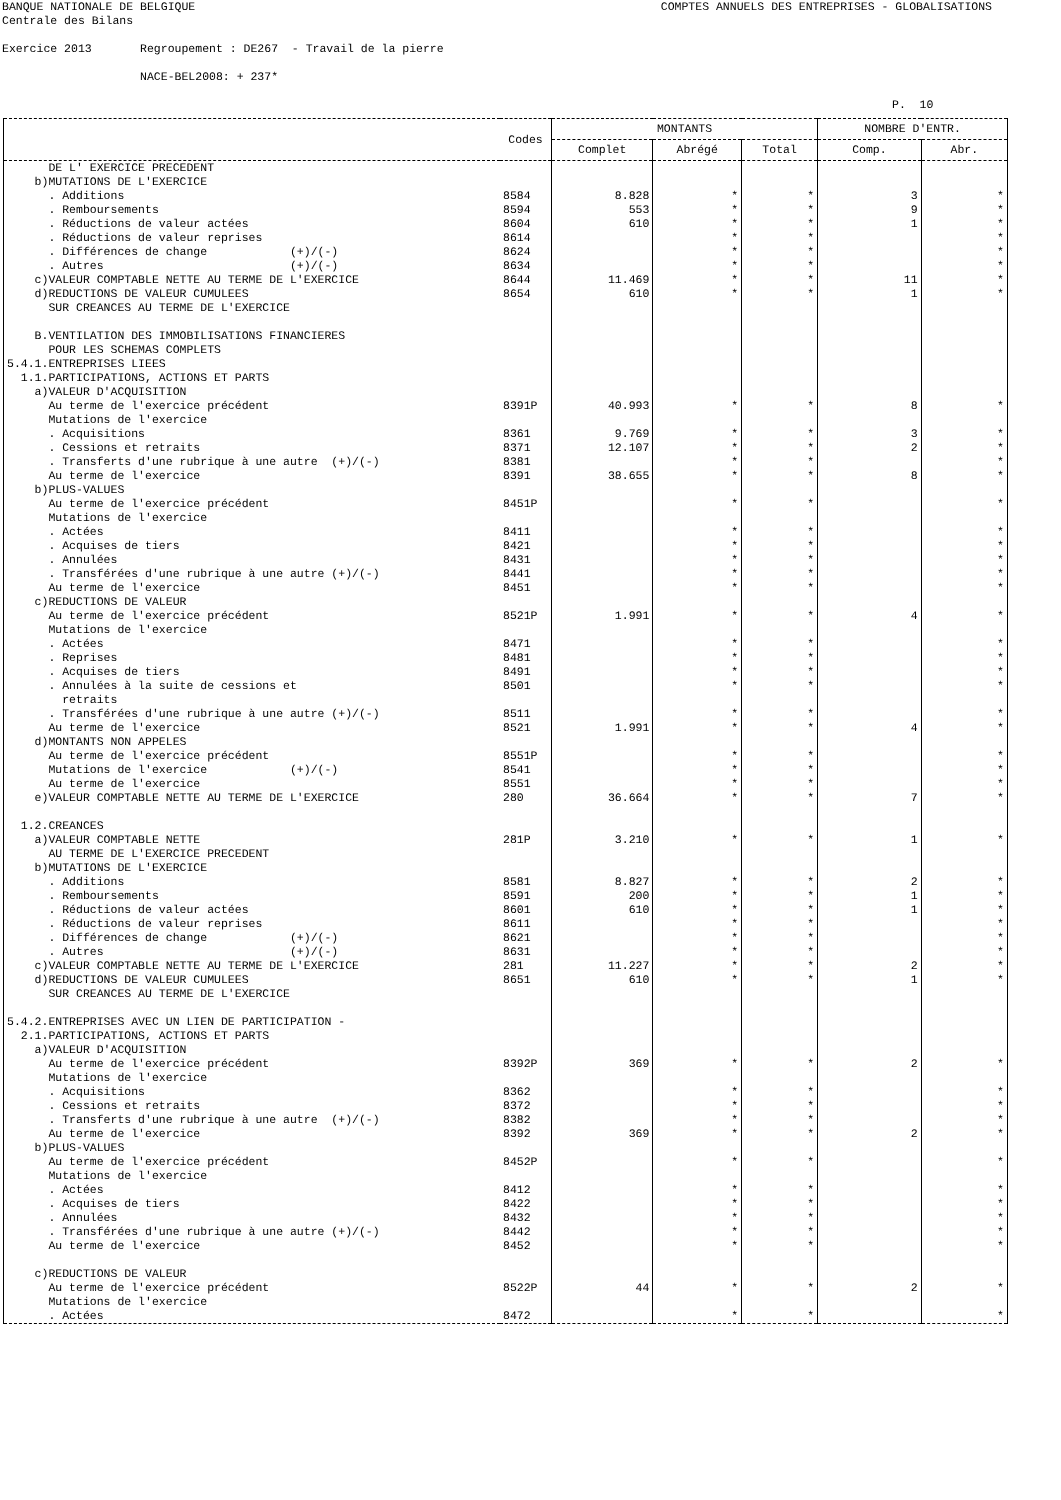BANQUE NATIONALE DE BELGIQUE COMPTES ANNUELS DES ENTREPRISES - GLOBALISATIONS
Centrale des Bilans Exercice 2013 Regroupement : DE267 - Travail de la pierre NACE-BEL2008: + 237* P. 10
| | Codes | MONTANTS | | | NOMBRE D'ENTR. | |
| --- | --- | --- | --- | --- | --- | --- |
| | | Complet | Abrégé | Total | Comp. | Abr. |
| DE L' EXERCICE PRECEDENT | | | | | | |
| b)MUTATIONS DE L'EXERCICE | | | | | | |
| . Additions | 8584 | 8.828 | * | * | 3 | * |
| . Remboursements | 8594 | 553 | * | * | 9 | * |
| . Réductions de valeur actées | 8604 | 610 | * | * | 1 | * |
| . Réductions de valeur reprises | 8614 | | * | * | | * |
| . Différences de change (+)/(-) | 8624 | | * | * | | * |
| . Autres (+)/(-) | 8634 | | * | * | | * |
| c)VALEUR COMPTABLE NETTE AU TERME DE L'EXERCICE | 8644 | 11.469 | * | * | 11 | * |
| d)REDUCTIONS DE VALEUR CUMULEES | 8654 | 610 | * | * | 1 | * |
| SUR CREANCES AU TERME DE L'EXERCICE | | | | | | |
| B.VENTILATION DES IMMOBILISATIONS FINANCIERES | | | | | | |
| POUR LES SCHEMAS COMPLETS | | | | | | |
| 5.4.1.ENTREPRISES LIEES | | | | | | |
| 1.1.PARTICIPATIONS, ACTIONS ET PARTS | | | | | | |
| a)VALEUR D'ACQUISITION | | | | | | |
| Au terme de l'exercice précédent | 8391P | 40.993 | * | * | 8 | * |
| Mutations de l'exercice | | | | | | |
| . Acquisitions | 8361 | 9.769 | * | * | 3 | * |
| . Cessions et retraits | 8371 | 12.107 | * | * | 2 | * |
| . Transferts d'une rubrique à une autre (+)/(-) | 8381 | | * | * | | * |
| Au terme de l'exercice | 8391 | 38.655 | * | * | 8 | * |
| b)PLUS-VALUES | | | | | | |
| Au terme de l'exercice précédent | 8451P | | * | * | | * |
| Mutations de l'exercice | | | | | | |
| . Actées | 8411 | | * | * | | * |
| . Acquises de tiers | 8421 | | * | * | | * |
| . Annulées | 8431 | | * | * | | * |
| . Transférées d'une rubrique à une autre (+)/(-) | 8441 | | * | * | | * |
| Au terme de l'exercice | 8451 | | * | * | | * |
| c)REDUCTIONS DE VALEUR | | | | | | |
| Au terme de l'exercice précédent | 8521P | 1.991 | * | * | 4 | * |
| Mutations de l'exercice | | | | | | |
| . Actées | 8471 | | * | * | | * |
| . Reprises | 8481 | | * | * | | * |
| . Acquises de tiers | 8491 | | * | * | | * |
| . Annulées à la suite de cessions et | 8501 | | * | * | | * |
| retraits | | | | | | |
| . Transférées d'une rubrique à une autre (+)/(-) | 8511 | | * | * | | * |
| Au terme de l'exercice | 8521 | 1.991 | * | * | 4 | * |
| d)MONTANTS NON APPELES | | | | | | |
| Au terme de l'exercice précédent | 8551P | | * | * | | * |
| Mutations de l'exercice (+)/(-) | 8541 | | * | * | | * |
| Au terme de l'exercice | 8551 | | * | * | | * |
| e)VALEUR COMPTABLE NETTE AU TERME DE L'EXERCICE | 280 | 36.664 | * | * | 7 | * |
| 1.2.CREANCES | | | | | | |
| a)VALEUR COMPTABLE NETTE | 281P | 3.210 | * | * | 1 | * |
| AU TERME DE L'EXERCICE PRECEDENT | | | | | | |
| b)MUTATIONS DE L'EXERCICE | | | | | | |
| . Additions | 8581 | 8.827 | * | * | 2 | * |
| . Remboursements | 8591 | 200 | * | * | 1 | * |
| . Réductions de valeur actées | 8601 | 610 | * | * | 1 | * |
| . Réductions de valeur reprises | 8611 | | * | * | | * |
| . Différences de change (+)/(-) | 8621 | | * | * | | * |
| . Autres (+)/(-) | 8631 | | * | * | | * |
| c)VALEUR COMPTABLE NETTE AU TERME DE L'EXERCICE | 281 | 11.227 | * | * | 2 | * |
| d)REDUCTIONS DE VALEUR CUMULEES | 8651 | 610 | * | * | 1 | * |
| SUR CREANCES AU TERME DE L'EXERCICE | | | | | | |
| 5.4.2.ENTREPRISES AVEC UN LIEN DE PARTICIPATION - | | | | | | |
| 2.1.PARTICIPATIONS, ACTIONS ET PARTS | | | | | | |
| a)VALEUR D'ACQUISITION | | | | | | |
| Au terme de l'exercice précédent | 8392P | 369 | * | * | 2 | * |
| Mutations de l'exercice | | | | | | |
| . Acquisitions | 8362 | | * | * | | * |
| . Cessions et retraits | 8372 | | * | * | | * |
| . Transferts d'une rubrique à une autre (+)/(-) | 8382 | | * | * | | * |
| Au terme de l'exercice | 8392 | 369 | * | * | 2 | * |
| b)PLUS-VALUES | | | | | | |
| Au terme de l'exercice précédent | 8452P | | * | * | | * |
| Mutations de l'exercice | | | | | | |
| . Actées | 8412 | | * | * | | * |
| . Acquises de tiers | 8422 | | * | * | | * |
| . Annulées | 8432 | | * | * | | * |
| . Transférées d'une rubrique à une autre (+)/(-) | 8442 | | * | * | | * |
| Au terme de l'exercice | 8452 | | * | * | | * |
| c)REDUCTIONS DE VALEUR | | | | | | |
| Au terme de l'exercice précédent | 8522P | 44 | * | * | 2 | * |
| Mutations de l'exercice | | | | | | |
| . Actées | 8472 | | * | * | | * |